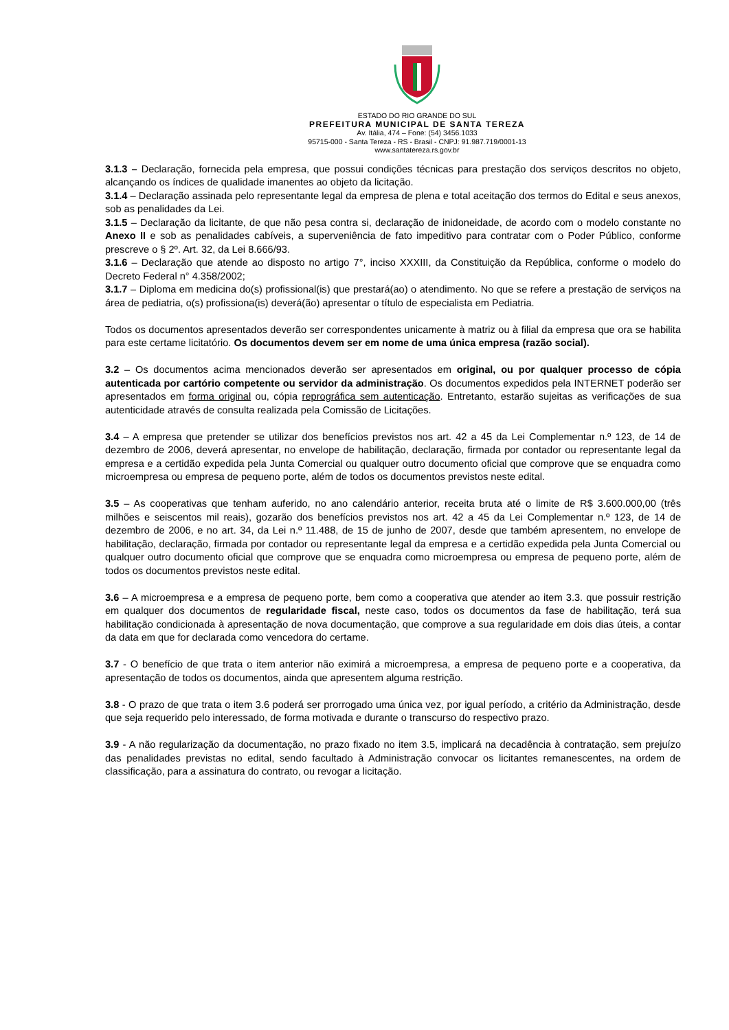ESTADO DO RIO GRANDE DO SUL
PREFEITURA MUNICIPAL DE SANTA TEREZA
Av. Itália, 474 – Fone: (54) 3456.1033
95715-000 - Santa Tereza - RS - Brasil - CNPJ: 91.987.719/0001-13
www.santatereza.rs.gov.br
3.1.3 – Declaração, fornecida pela empresa, que possui condições técnicas para prestação dos serviços descritos no objeto, alcançando os índices de qualidade imanentes ao objeto da licitação.
3.1.4 – Declaração assinada pelo representante legal da empresa de plena e total aceitação dos termos do Edital e seus anexos, sob as penalidades da Lei.
3.1.5 – Declaração da licitante, de que não pesa contra si, declaração de inidoneidade, de acordo com o modelo constante no Anexo II e sob as penalidades cabíveis, a superveniência de fato impeditivo para contratar com o Poder Público, conforme prescreve o § 2º. Art. 32, da Lei 8.666/93.
3.1.6 – Declaração que atende ao disposto no artigo 7°, inciso XXXIII, da Constituição da República, conforme o modelo do Decreto Federal n° 4.358/2002;
3.1.7 – Diploma em medicina do(s) profissional(is) que prestará(ao) o atendimento. No que se refere a prestação de serviços na área de pediatria, o(s) profissiona(is) deverá(ão) apresentar o título de especialista em Pediatria.
Todos os documentos apresentados deverão ser correspondentes unicamente à matriz ou à filial da empresa que ora se habilita para este certame licitatório. Os documentos devem ser em nome de uma única empresa (razão social).
3.2 – Os documentos acima mencionados deverão ser apresentados em original, ou por qualquer processo de cópia autenticada por cartório competente ou servidor da administração. Os documentos expedidos pela INTERNET poderão ser apresentados em forma original ou, cópia reprográfica sem autenticação. Entretanto, estarão sujeitas as verificações de sua autenticidade através de consulta realizada pela Comissão de Licitações.
3.4 – A empresa que pretender se utilizar dos benefícios previstos nos art. 42 a 45 da Lei Complementar n.º 123, de 14 de dezembro de 2006, deverá apresentar, no envelope de habilitação, declaração, firmada por contador ou representante legal da empresa e a certidão expedida pela Junta Comercial ou qualquer outro documento oficial que comprove que se enquadra como microempresa ou empresa de pequeno porte, além de todos os documentos previstos neste edital.
3.5 – As cooperativas que tenham auferido, no ano calendário anterior, receita bruta até o limite de R$ 3.600.000,00 (três milhões e seiscentos mil reais), gozarão dos benefícios previstos nos art. 42 a 45 da Lei Complementar n.º 123, de 14 de dezembro de 2006, e no art. 34, da Lei n.º 11.488, de 15 de junho de 2007, desde que também apresentem, no envelope de habilitação, declaração, firmada por contador ou representante legal da empresa e a certidão expedida pela Junta Comercial ou qualquer outro documento oficial que comprove que se enquadra como microempresa ou empresa de pequeno porte, além de todos os documentos previstos neste edital.
3.6 – A microempresa e a empresa de pequeno porte, bem como a cooperativa que atender ao item 3.3. que possuir restrição em qualquer dos documentos de regularidade fiscal, neste caso, todos os documentos da fase de habilitação, terá sua habilitação condicionada à apresentação de nova documentação, que comprove a sua regularidade em dois dias úteis, a contar da data em que for declarada como vencedora do certame.
3.7 - O benefício de que trata o item anterior não eximirá a microempresa, a empresa de pequeno porte e a cooperativa, da apresentação de todos os documentos, ainda que apresentem alguma restrição.
3.8 - O prazo de que trata o item 3.6 poderá ser prorrogado uma única vez, por igual período, a critério da Administração, desde que seja requerido pelo interessado, de forma motivada e durante o transcurso do respectivo prazo.
3.9 - A não regularização da documentação, no prazo fixado no item 3.5, implicará na decadência à contratação, sem prejuízo das penalidades previstas no edital, sendo facultado à Administração convocar os licitantes remanescentes, na ordem de classificação, para a assinatura do contrato, ou revogar a licitação.